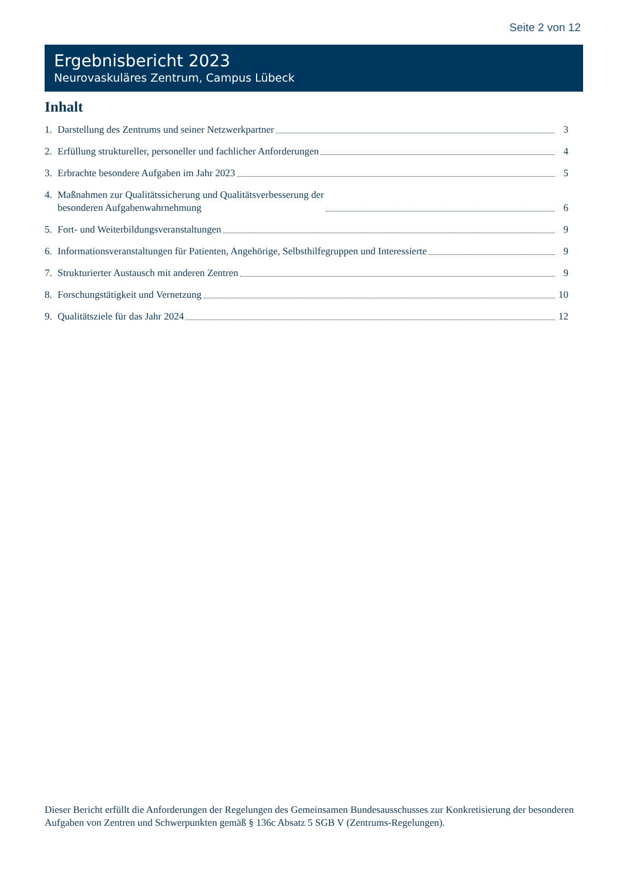Seite 2 von 12
Ergebnisbericht 2023
Neurovaskuläres Zentrum, Campus Lübeck
Inhalt
1. Darstellung des Zentrums und seiner Netzwerkpartner 3
2. Erfüllung struktureller, personeller und fachlicher Anforderungen 4
3. Erbrachte besondere Aufgaben im Jahr 2023 5
4. Maßnahmen zur Qualitätssicherung und Qualitätsverbesserung der
besonderen Aufgabenwahrnehmung 6
5. Fort- und Weiterbildungsveranstaltungen 9
6. Informationsveranstaltungen für Patienten, Angehörige, Selbsthilfegruppen und Interessierte 9
7. Strukturierter Austausch mit anderen Zentren 9
8. Forschungstätigkeit und Vernetzung 10
9. Qualitätsziele für das Jahr 2024 12
Dieser Bericht erfüllt die Anforderungen der Regelungen des Gemeinsamen Bundesausschusses zur Konkretisierung der besonderen Aufgaben von Zentren und Schwerpunkten gemäß § 136c Absatz 5 SGB V (Zentrums-Regelungen).